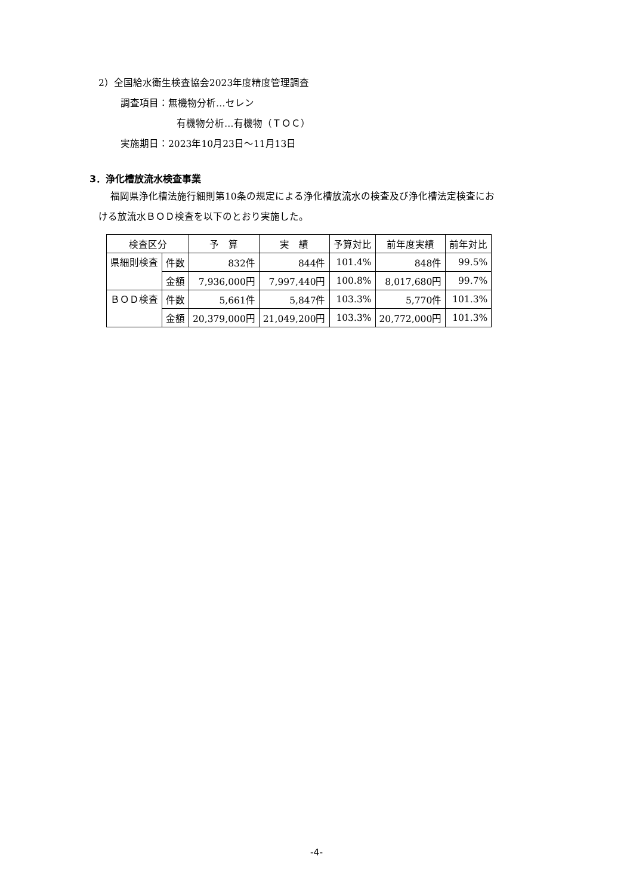2）全国給水衛生検査協会2023年度精度管理調査
調査項目：無機物分析…セレン
有機物分析…有機物（ＴＯＣ）
実施期日：2023年10月23日～11月13日
3．浄化槽放流水検査事業
福岡県浄化槽法施行細則第10条の規定による浄化槽放流水の検査及び浄化槽法定検査にお
ける放流水ＢＯＤ検査を以下のとおり実施した。
| 検査区分 | | 予 算 | 実 績 | 予算対比 | 前年度実績 | 前年対比 |
| 県細則検査 | 件数 | 832件 | 844件 | 101.4% | 848件 | 99.5% |
| | 金額 | 7,936,000円 | 7,997,440円 | 100.8% | 8,017,680円 | 99.7% |
| ＢＯＤ検査 | 件数 | 5,661件 | 5,847件 | 103.3% | 5,770件 | 101.3% |
| | 金額 | 20,379,000円 | 21,049,200円 | 103.3% | 20,772,000円 | 101.3% |
-4-